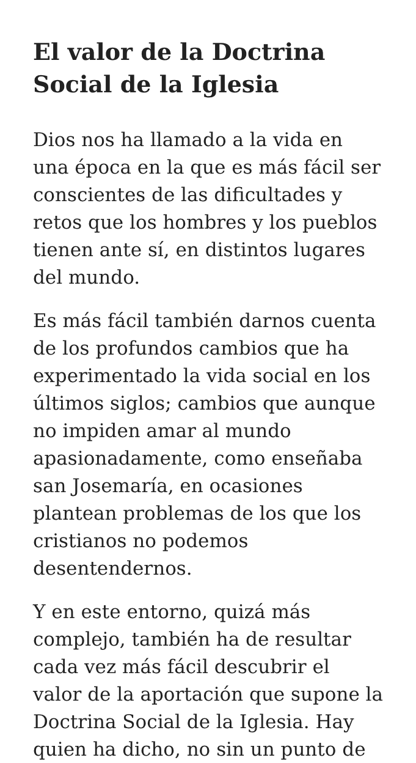El valor de la Doctrina Social de la Iglesia
Dios nos ha llamado a la vida en una época en la que es más fácil ser conscientes de las dificultades y retos que los hombres y los pueblos tienen ante sí, en distintos lugares del mundo.
Es más fácil también darnos cuenta de los profundos cambios que ha experimentado la vida social en los últimos siglos; cambios que aunque no impiden amar al mundo apasionadamente, como enseñaba san Josemaría, en ocasiones plantean problemas de los que los cristianos no podemos desentendernos.
Y en este entorno, quizá más complejo, también ha de resultar cada vez más fácil descubrir el valor de la aportación que supone la Doctrina Social de la Iglesia. Hay quien ha dicho, no sin un punto de